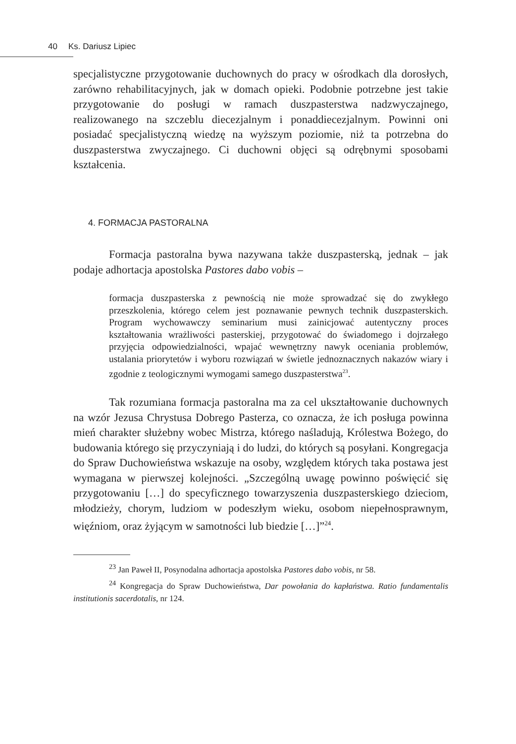40 Ks. Dariusz Lipiec
specjalistyczne przygotowanie duchownych do pracy w ośrodkach dla dorosłych, zarówno rehabilitacyjnych, jak w domach opieki. Podobnie potrzebne jest takie przygotowanie do posługi w ramach duszpasterstwa nadzwyczajnego, realizowanego na szczeblu diecezjalnym i ponaddiecezjalnym. Powinni oni posiadać specjalistyczną wiedzę na wyższym poziomie, niż ta potrzebna do duszpasterstwa zwyczajnego. Ci duchowni objęci są odrębnymi sposobami kształcenia.
4. FORMACJA PASTORALNA
Formacja pastoralna bywa nazywana także duszpasterską, jednak – jak podaje adhortacja apostolska Pastores dabo vobis –
formacja duszpasterska z pewnością nie może sprowadzać się do zwykłego przeszkolenia, którego celem jest poznawanie pewnych technik duszpasterskich. Program wychowawczy seminarium musi zainicjować autentyczny proces kształtowania wrażliwości pasterskiej, przygotować do świadomego i dojrzałego przyjęcia odpowiedzialności, wpajać wewnętrzny nawyk oceniania problemów, ustalania priorytetów i wyboru rozwiązań w świetle jednoznacznych nakazów wiary i zgodnie z teologicznymi wymogami samego duszpasterstwa<sup>23</sup>.
Tak rozumiana formacja pastoralna ma za cel ukształtowanie duchownych na wzór Jezusa Chrystusa Dobrego Pasterza, co oznacza, że ich posługa powinna mień charakter służebny wobec Mistrza, którego naśladują, Królestwa Bożego, do budowania którego się przyczyniają i do ludzi, do których są posyłani. Kongregacja do Spraw Duchowieństwa wskazuje na osoby, względem których taka postawa jest wymagana w pierwszej kolejności. „Szczególną uwagę powinno poświęcić się przygotowaniu […] do specyficznego towarzyszenia duszpasterskiego dzieciom, młodzieży, chorym, ludziom w podeszłym wieku, osobom niepełnosprawnym, więźniom, oraz żyjącym w samotności lub biedzie […]”<sup>24</sup>.
<sup>23</sup> Jan Paweł II, Posynodalna adhortacja apostolska Pastores dabo vobis, nr 58.
<sup>24</sup> Kongregacja do Spraw Duchowieństwa, Dar powołania do kapłaństwa. Ratio fundamentalis institutionis sacerdotalis, nr 124.